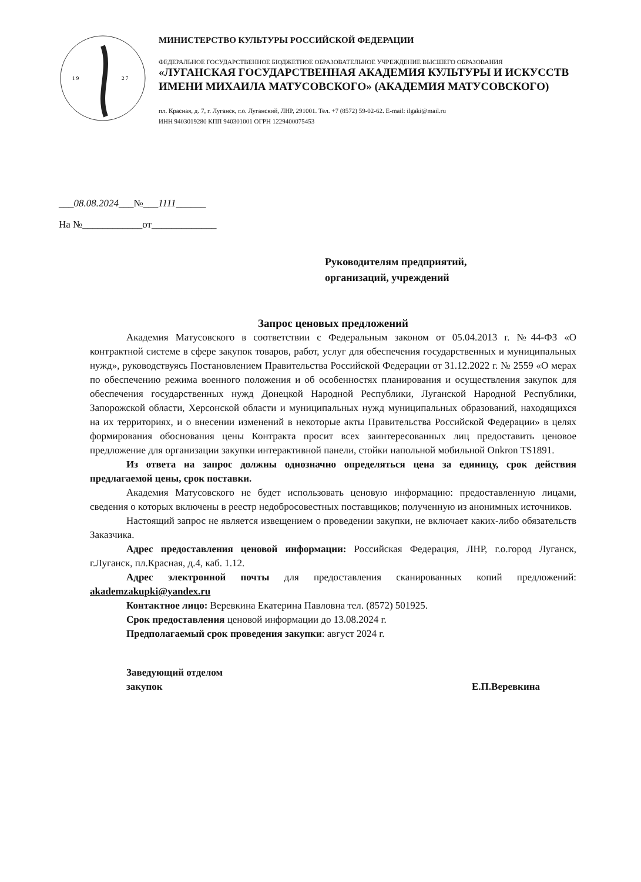1 9
2 7
МИНИСТЕРСТВО КУЛЬТУРЫ РОССИЙСКОЙ ФЕДЕРАЦИИ
ФЕДЕРАЛЬНОЕ ГОСУДАРСТВЕННОЕ БЮДЖЕТНОЕ ОБРАЗОВАТЕЛЬНОЕ УЧРЕЖДЕНИЕ ВЫСШЕГО ОБРАЗОВАНИЯ
«ЛУГАНСКАЯ ГОСУДАРСТВЕННАЯ АКАДЕМИЯ КУЛЬТУРЫ И ИСКУССТВ
ИМЕНИ МИХАИЛА МАТУСОВСКОГО» (АКАДЕМИЯ МАТУСОВСКОГО)
пл. Красная, д. 7, г. Луганск, г.о. Луганский, ЛНР, 291001. Тел. +7 (8572) 59-02-62. E-mail: ilgaki@mail.ru
ИНН 9403019280 КПП 940301001 ОГРН 1229400075453
___08.08.2024___№___1111______
На №____________от_____________
Руководителям предприятий,
организаций, учреждений
Запрос ценовых предложений
Академия Матусовского в соответствии с Федеральным законом от 05.04.2013 г. №44-ФЗ «О контрактной системе в сфере закупок товаров, работ, услуг для обеспечения государственных и муниципальных нужд», руководствуясь Постановлением Правительства Российской Федерации от 31.12.2022 г. № 2559 «О мерах по обеспечению режима военного положения и об особенностях планирования и осуществления закупок для обеспечения государственных нужд Донецкой Народной Республики, Луганской Народной Республики, Запорожской области, Херсонской области и муниципальных нужд муниципальных образований, находящихся на их территориях, и о внесении изменений в некоторые акты Правительства Российской Федерации» в целях формирования обоснования цены Контракта просит всех заинтересованных лиц предоставить ценовое предложение для организации закупки интерактивной панели, стойки напольной мобильной Onkron TS1891.
Из ответа на запрос должны однозначно определяться цена за единицу, срок действия предлагаемой цены, срок поставки.
Академия Матусовского не будет использовать ценовую информацию: предоставленную лицами, сведения о которых включены в реестр недобросовестных поставщиков; полученную из анонимных источников.
Настоящий запрос не является извещением о проведении закупки, не включает каких-либо обязательств Заказчика.
Адрес предоставления ценовой информации: Российская Федерация, ЛНР, г.о.город Луганск, г.Луганск, пл.Красная, д.4, каб. 1.12.
Адрес электронной почты для предоставления сканированных копий предложений: akademzakupki@yandex.ru
Контактное лицо: Веревкина Екатерина Павловна тел. (8572) 501925.
Срок предоставления ценовой информации до 13.08.2024 г.
Предполагаемый срок проведения закупки: август 2024 г.
Заведующий отделом
закупок
Е.П.Веревкина